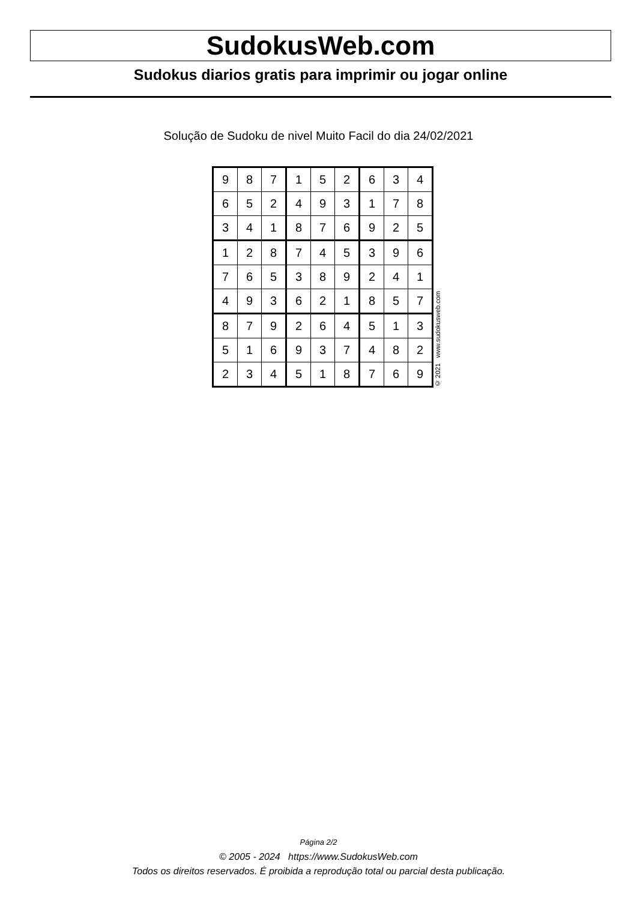SudokusWeb.com
Sudokus diarios gratis para imprimir ou jogar online
Solução de Sudoku de nivel Muito Facil do dia 24/02/2021
| 9 | 8 | 7 | 1 | 5 | 2 | 6 | 3 | 4 |
| 6 | 5 | 2 | 4 | 9 | 3 | 1 | 7 | 8 |
| 3 | 4 | 1 | 8 | 7 | 6 | 9 | 2 | 5 |
| 1 | 2 | 8 | 7 | 4 | 5 | 3 | 9 | 6 |
| 7 | 6 | 5 | 3 | 8 | 9 | 2 | 4 | 1 |
| 4 | 9 | 3 | 6 | 2 | 1 | 8 | 5 | 7 |
| 8 | 7 | 9 | 2 | 6 | 4 | 5 | 1 | 3 |
| 5 | 1 | 6 | 9 | 3 | 7 | 4 | 8 | 2 |
| 2 | 3 | 4 | 5 | 1 | 8 | 7 | 6 | 9 |
© 2021 www.sudokusweb.com
Página 2/2
© 2005 - 2024 https://www.SudokusWeb.com
Todos os direitos reservados. É proibida a reprodução total ou parcial desta publicação.